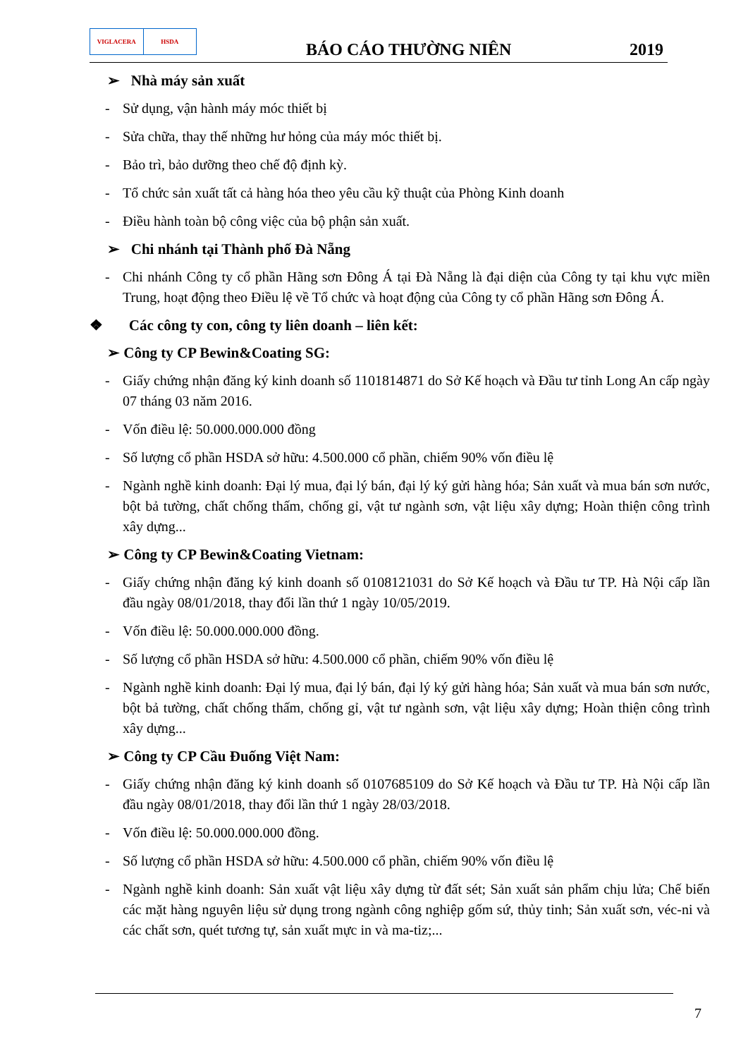VIGLACERA HSDA
BÁO CÁO THƯỜNG NIÊN
2019
➢ Nhà máy sản xuất
- Sử dụng, vận hành máy móc thiết bị
- Sửa chữa, thay thế những hư hỏng của máy móc thiết bị.
- Bảo trì, bảo dưỡng theo chế độ định kỳ.
- Tổ chức sản xuất tất cả hàng hóa theo yêu cầu kỹ thuật của Phòng Kinh doanh
- Điều hành toàn bộ công việc của bộ phận sản xuất.
➢ Chi nhánh tại Thành phố Đà Nẵng
- Chi nhánh Công ty cổ phần Hãng sơn Đông Á tại Đà Nẵng là đại diện của Công ty tại khu vực miền Trung, hoạt động theo Điều lệ về Tổ chức và hoạt động của Công ty cổ phần Hãng sơn Đông Á.
❖ Các công ty con, công ty liên doanh – liên kết:
➢ Công ty CP Bewin&Coating SG:
- Giấy chứng nhận đăng ký kinh doanh số 1101814871 do Sở Kế hoạch và Đầu tư tỉnh Long An cấp ngày 07 tháng 03 năm 2016.
- Vốn điều lệ: 50.000.000.000 đồng
- Số lượng cổ phần HSDA sở hữu: 4.500.000 cổ phần, chiếm 90% vốn điều lệ
- Ngành nghề kinh doanh: Đại lý mua, đại lý bán, đại lý ký gửi hàng hóa; Sản xuất và mua bán sơn nước, bột bả tường, chất chống thấm, chống gỉ, vật tư ngành sơn, vật liệu xây dựng; Hoàn thiện công trình xây dựng...
➢ Công ty CP Bewin&Coating Vietnam:
- Giấy chứng nhận đăng ký kinh doanh số 0108121031 do Sở Kế hoạch và Đầu tư TP. Hà Nội cấp lần đầu ngày 08/01/2018, thay đổi lần thứ 1 ngày 10/05/2019.
- Vốn điều lệ: 50.000.000.000 đồng.
- Số lượng cổ phần HSDA sở hữu: 4.500.000 cổ phần, chiếm 90% vốn điều lệ
- Ngành nghề kinh doanh: Đại lý mua, đại lý bán, đại lý ký gửi hàng hóa; Sản xuất và mua bán sơn nước, bột bả tường, chất chống thấm, chống gỉ, vật tư ngành sơn, vật liệu xây dựng; Hoàn thiện công trình xây dựng...
➢ Công ty CP Cầu Đuống Việt Nam:
- Giấy chứng nhận đăng ký kinh doanh số 0107685109 do Sở Kế hoạch và Đầu tư TP. Hà Nội cấp lần đầu ngày 08/01/2018, thay đổi lần thứ 1 ngày 28/03/2018.
- Vốn điều lệ: 50.000.000.000 đồng.
- Số lượng cổ phần HSDA sở hữu: 4.500.000 cổ phần, chiếm 90% vốn điều lệ
- Ngành nghề kinh doanh: Sản xuất vật liệu xây dựng từ đất sét; Sản xuất sản phẩm chịu lửa; Chế biến các mặt hàng nguyên liệu sử dụng trong ngành công nghiệp gốm sứ, thủy tinh; Sản xuất sơn, véc-ni và các chất sơn, quét tương tự, sản xuất mực in và ma-tiz;...
7